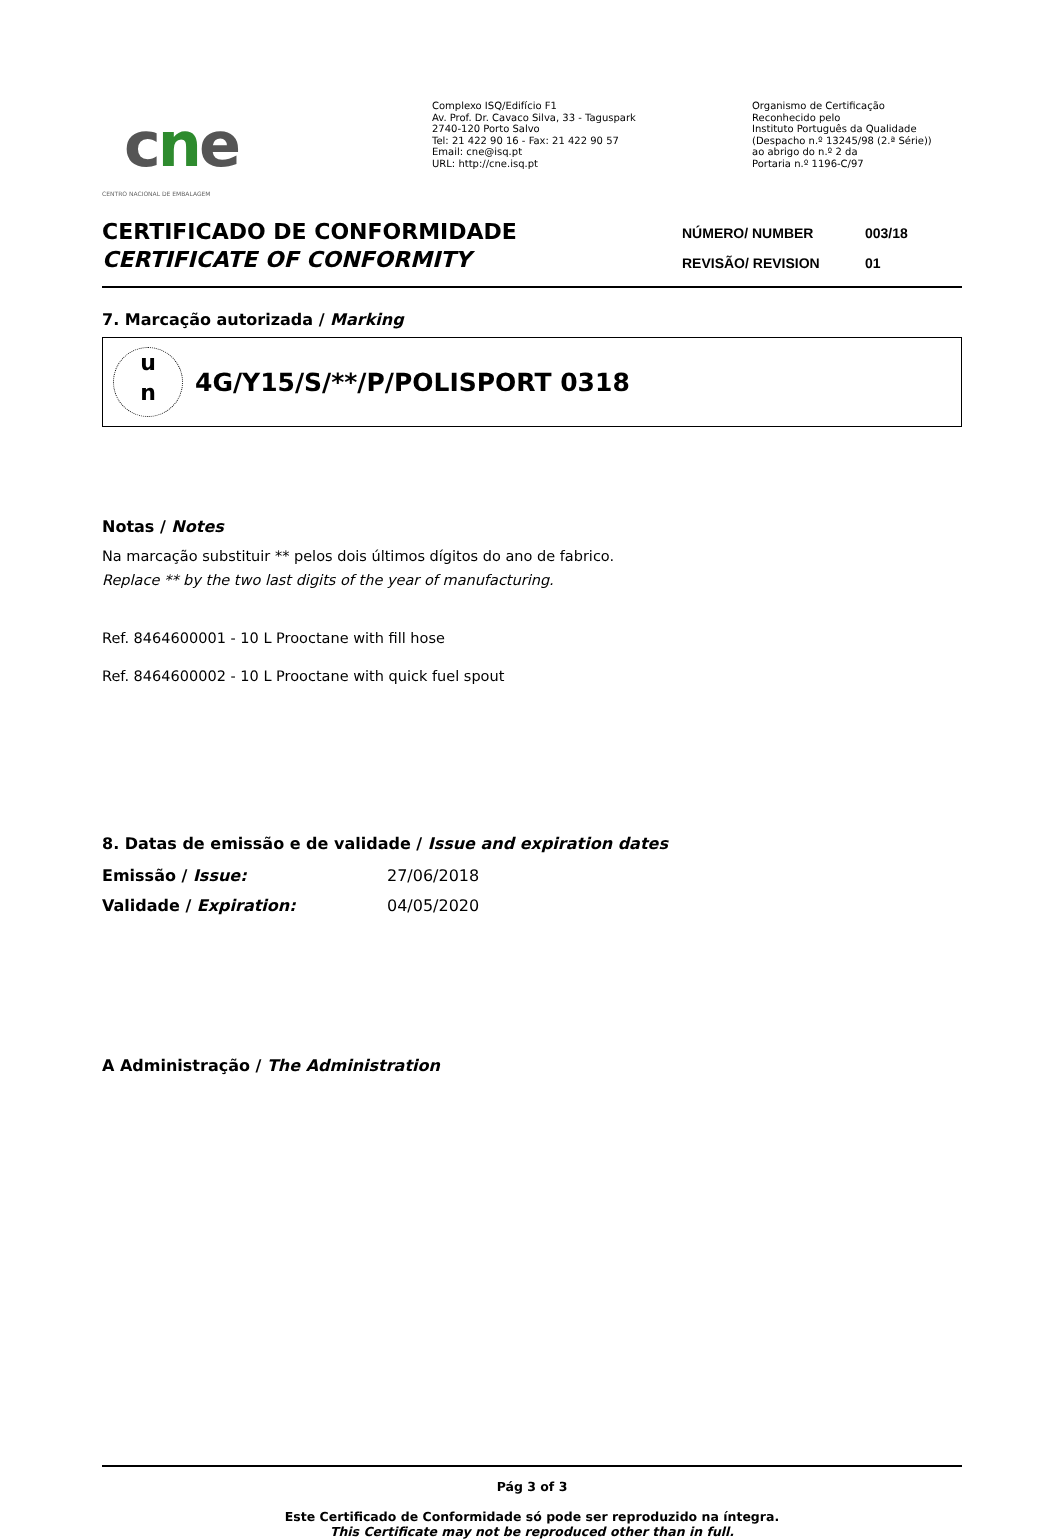cne
CENTRO NACIONAL DE EMBALAGEM
Complexo ISQ/Edifício F1
Av. Prof. Dr. Cavaco Silva, 33 - Taguspark
2740-120 Porto Salvo
Tel: 21 422 90 16 - Fax: 21 422 90 57
Email: cne@isq.pt
URL: http://cne.isq.pt
Organismo de Certificação
Reconhecido pelo
Instituto Português da Qualidade
(Despacho n.º 13245/98 (2.ª Série))
ao abrigo do n.º 2 da
Portaria n.º 1196-C/97
CERTIFICADO DE CONFORMIDADE
CERTIFICATE OF CONFORMITY
NÚMERO/ NUMBER 003/18
REVISÃO/ REVISION 01
7. Marcação autorizada / Marking
u
n
4G/Y15/S/**/P/POLISPORT 0318
Notas / Notes
Na marcação substituir ** pelos dois últimos dígitos do ano de fabrico.
Replace ** by the two last digits of the year of manufacturing.
Ref. 8464600001 - 10 L Prooctane with fill hose
Ref. 8464600002 - 10 L Prooctane with quick fuel spout
8. Datas de emissão e de validade / Issue and expiration dates
Emissão / Issue: 27/06/2018
Validade / Expiration: 04/05/2020
A Administração / The Administration
Pág 3 of 3
Este Certificado de Conformidade só pode ser reproduzido na íntegra.
This Certificate may not be reproduced other than in full.